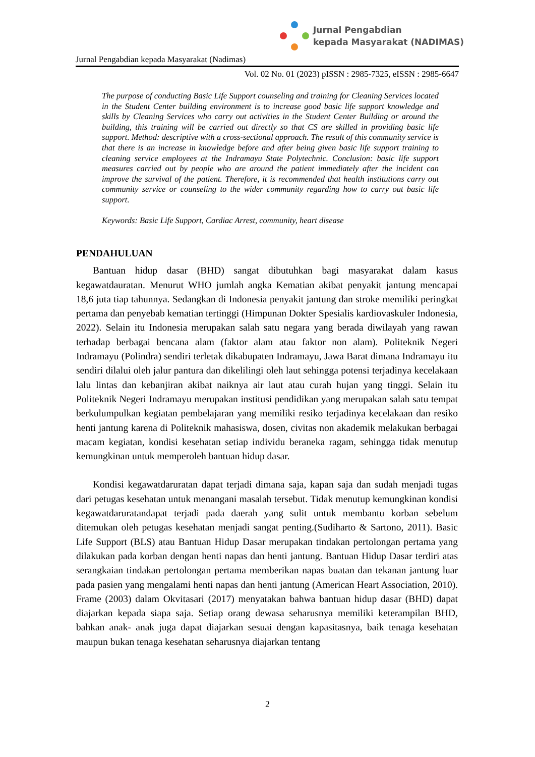Jurnal Pengabdian
kepada Masyarakat (NADIMAS)
Jurnal Pengabdian kepada Masyarakat (Nadimas)
Vol. 02 No. 01 (2023) pISSN : 2985-7325, eISSN : 2985-6647
The purpose of conducting Basic Life Support counseling and training for Cleaning Services located in the Student Center building environment is to increase good basic life support knowledge and skills by Cleaning Services who carry out activities in the Student Center Building or around the building, this training will be carried out directly so that CS are skilled in providing basic life support. Method: descriptive with a cross-sectional approach. The result of this community service is that there is an increase in knowledge before and after being given basic life support training to cleaning service employees at the Indramayu State Polytechnic. Conclusion: basic life support measures carried out by people who are around the patient immediately after the incident can improve the survival of the patient. Therefore, it is recommended that health institutions carry out community service or counseling to the wider community regarding how to carry out basic life support.
Keywords: Basic Life Support, Cardiac Arrest, community, heart disease
PENDAHULUAN
Bantuan hidup dasar (BHD) sangat dibutuhkan bagi masyarakat dalam kasus kegawatdauratan. Menurut WHO jumlah angka Kematian akibat penyakit jantung mencapai 18,6 juta tiap tahunnya. Sedangkan di Indonesia penyakit jantung dan stroke memiliki peringkat pertama dan penyebab kematian tertinggi (Himpunan Dokter Spesialis kardiovaskuler Indonesia, 2022). Selain itu Indonesia merupakan salah satu negara yang berada diwilayah yang rawan terhadap berbagai bencana alam (faktor alam atau faktor non alam). Politeknik Negeri Indramayu (Polindra) sendiri terletak dikabupaten Indramayu, Jawa Barat dimana Indramayu itu sendiri dilalui oleh jalur pantura dan dikelilingi oleh laut sehingga potensi terjadinya kecelakaan lalu lintas dan kebanjiran akibat naiknya air laut atau curah hujan yang tinggi. Selain itu Politeknik Negeri Indramayu merupakan institusi pendidikan yang merupakan salah satu tempat berkulumpulkan kegiatan pembelajaran yang memiliki resiko terjadinya kecelakaan dan resiko henti jantung karena di Politeknik mahasiswa, dosen, civitas non akademik melakukan berbagai macam kegiatan, kondisi kesehatan setiap individu beraneka ragam, sehingga tidak menutup kemungkinan untuk memperoleh bantuan hidup dasar.
Kondisi kegawatdaruratan dapat terjadi dimana saja, kapan saja dan sudah menjadi tugas dari petugas kesehatan untuk menangani masalah tersebut. Tidak menutup kemungkinan kondisi kegawatdaruratandapat terjadi pada daerah yang sulit untuk membantu korban sebelum ditemukan oleh petugas kesehatan menjadi sangat penting.(Sudiharto & Sartono, 2011). Basic Life Support (BLS) atau Bantuan Hidup Dasar merupakan tindakan pertolongan pertama yang dilakukan pada korban dengan henti napas dan henti jantung. Bantuan Hidup Dasar terdiri atas serangkaian tindakan pertolongan pertama memberikan napas buatan dan tekanan jantung luar pada pasien yang mengalami henti napas dan henti jantung (American Heart Association, 2010). Frame (2003) dalam Okvitasari (2017) menyatakan bahwa bantuan hidup dasar (BHD) dapat diajarkan kepada siapa saja. Setiap orang dewasa seharusnya memiliki keterampilan BHD, bahkan anak- anak juga dapat diajarkan sesuai dengan kapasitasnya, baik tenaga kesehatan maupun bukan tenaga kesehatan seharusnya diajarkan tentang
2